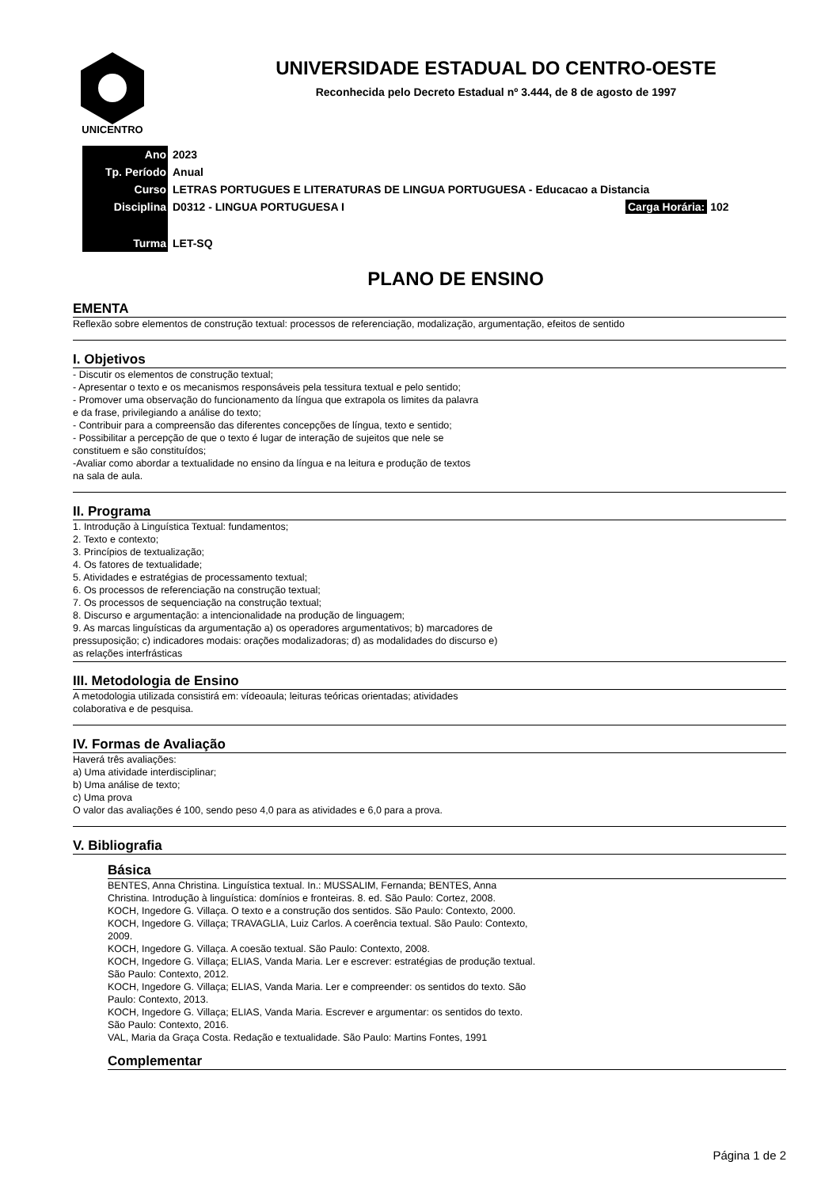UNICENTRO
UNIVERSIDADE ESTADUAL DO CENTRO-OESTE
Reconhecida pelo Decreto Estadual nº 3.444, de 8 de agosto de 1997
| Ano | 2023 | |
| Tp. Período | Anual | |
| Curso | LETRAS PORTUGUES E LITERATURAS DE LINGUA PORTUGUESA - Educacao a Distancia | |
| Disciplina | D0312 - LINGUA PORTUGUESA I | Carga Horária: 102 |
| Turma | LET-SQ | |
PLANO DE ENSINO
EMENTA
Reflexão sobre elementos de construção textual: processos de referenciação, modalização, argumentação, efeitos de sentido
I. Objetivos
- Discutir os elementos de construção textual;
- Apresentar o texto e os mecanismos responsáveis pela tessitura textual e pelo sentido;
- Promover uma observação do funcionamento da língua que extrapola os limites da palavra
e da frase, privilegiando a análise do texto;
- Contribuir para a compreensão das diferentes concepções de língua, texto e sentido;
- Possibilitar a percepção de que o texto é lugar de interação de sujeitos que nele se
constituem e são constituídos;
-Avaliar como abordar a textualidade no ensino da língua e na leitura e produção de textos
na sala de aula.
II. Programa
1. Introdução à Linguística Textual: fundamentos;
2. Texto e contexto;
3. Princípios de textualização;
4. Os fatores de textualidade;
5. Atividades e estratégias de processamento textual;
6. Os processos de referenciação na construção textual;
7. Os processos de sequenciação na construção textual;
8. Discurso e argumentação: a intencionalidade na produção de linguagem;
9. As marcas linguísticas da argumentação a) os operadores argumentativos; b) marcadores de
pressuposição; c) indicadores modais: orações modalizadoras; d) as modalidades do discurso e)
as relações interfrásticas
III. Metodologia de Ensino
A metodologia utilizada consistirá em: vídeoaula; leituras teóricas orientadas; atividades
colaborativa e de pesquisa.
IV. Formas de Avaliação
Haverá três avaliações:
a) Uma atividade interdisciplinar;
b) Uma análise de texto;
c) Uma prova
O valor das avaliações é 100, sendo peso 4,0 para as atividades e 6,0 para a prova.
V. Bibliografia
Básica
BENTES, Anna Christina. Linguística textual. In.: MUSSALIM, Fernanda; BENTES, Anna
Christina. Introdução à linguística: domínios e fronteiras. 8. ed. São Paulo: Cortez, 2008.
KOCH, Ingedore G. Villaça. O texto e a construção dos sentidos. São Paulo: Contexto, 2000.
KOCH, Ingedore G. Villaça; TRAVAGLIA, Luiz Carlos. A coerência textual. São Paulo: Contexto,
2009.
KOCH, Ingedore G. Villaça. A coesão textual. São Paulo: Contexto, 2008.
KOCH, Ingedore G. Villaça; ELIAS, Vanda Maria. Ler e escrever: estratégias de produção textual.
São Paulo: Contexto, 2012.
KOCH, Ingedore G. Villaça; ELIAS, Vanda Maria. Ler e compreender: os sentidos do texto. São
Paulo: Contexto, 2013.
KOCH, Ingedore G. Villaça; ELIAS, Vanda Maria. Escrever e argumentar: os sentidos do texto.
São Paulo: Contexto, 2016.
VAL, Maria da Graça Costa. Redação e textualidade. São Paulo: Martins Fontes, 1991
Complementar
Página 1 de 2